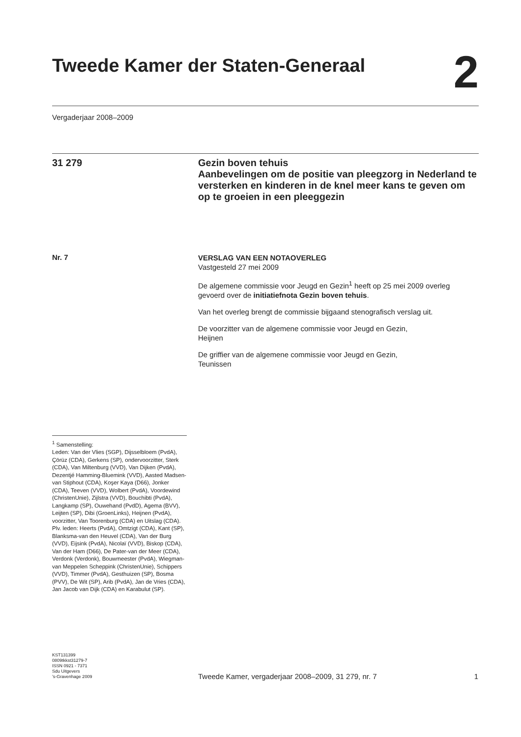Tweede Kamer der Staten-Generaal
2
Vergaderjaar 2008–2009
31 279
Gezin boven tehuis
Aanbevelingen om de positie van pleegzorg in Nederland te versterken en kinderen in de knel meer kans te geven om op te groeien in een pleeggezin
Nr. 7
VERSLAG VAN EEN NOTAOVERLEG
Vastgesteld 27 mei 2009
De algemene commissie voor Jeugd en Gezin<sup>1</sup> heeft op 25 mei 2009 overleg gevoerd over de initiatiefnota Gezin boven tehuis.
Van het overleg brengt de commissie bijgaand stenografisch verslag uit.
De voorzitter van de algemene commissie voor Jeugd en Gezin,
Heijnen
De griffier van de algemene commissie voor Jeugd en Gezin,
Teunissen
<sup>1</sup> Samenstelling:
Leden: Van der Vlies (SGP), Dijsselbloem (PvdA), Çörüz (CDA), Gerkens (SP), ondervoorzitter, Sterk (CDA), Van Miltenburg (VVD), Van Dijken (PvdA), Dezentjé Hamming-Bluemink (VVD), Aasted Madsen-van Stiphout (CDA), Koşer Kaya (D66), Jonker (CDA), Teeven (VVD), Wolbert (PvdA), Voordewind (ChristenUnie), Zijlstra (VVD), Bouchibti (PvdA), Langkamp (SP), Ouwehand (PvdD), Agema (BVV), Leijten (SP), Dibi (GroenLinks), Heijnen (PvdA), voorzitter, Van Toorenburg (CDA) en Uitslag (CDA).
Plv. leden: Heerts (PvdA), Omtzigt (CDA), Kant (SP), Blanksma-van den Heuvel (CDA), Van der Burg (VVD), Eijsink (PvdA), Nicolaï (VVD), Biskop (CDA), Van der Ham (D66), De Pater-van der Meer (CDA), Verdonk (Verdonk), Bouwmeester (PvdA), Wiegman-van Meppelen Scheppink (ChristenUnie), Schippers (VVD), Timmer (PvdA), Gesthuizen (SP), Bosma (PVV), De Wit (SP), Arib (PvdA), Jan de Vries (CDA), Jan Jacob van Dijk (CDA) en Karabulut (SP).
KST131399
0809tkkst31279-7
ISSN 0921 - 7371
Sdu Uitgevers
’s-Gravenhage 2009
Tweede Kamer, vergaderjaar 2008–2009, 31 279, nr. 7 1